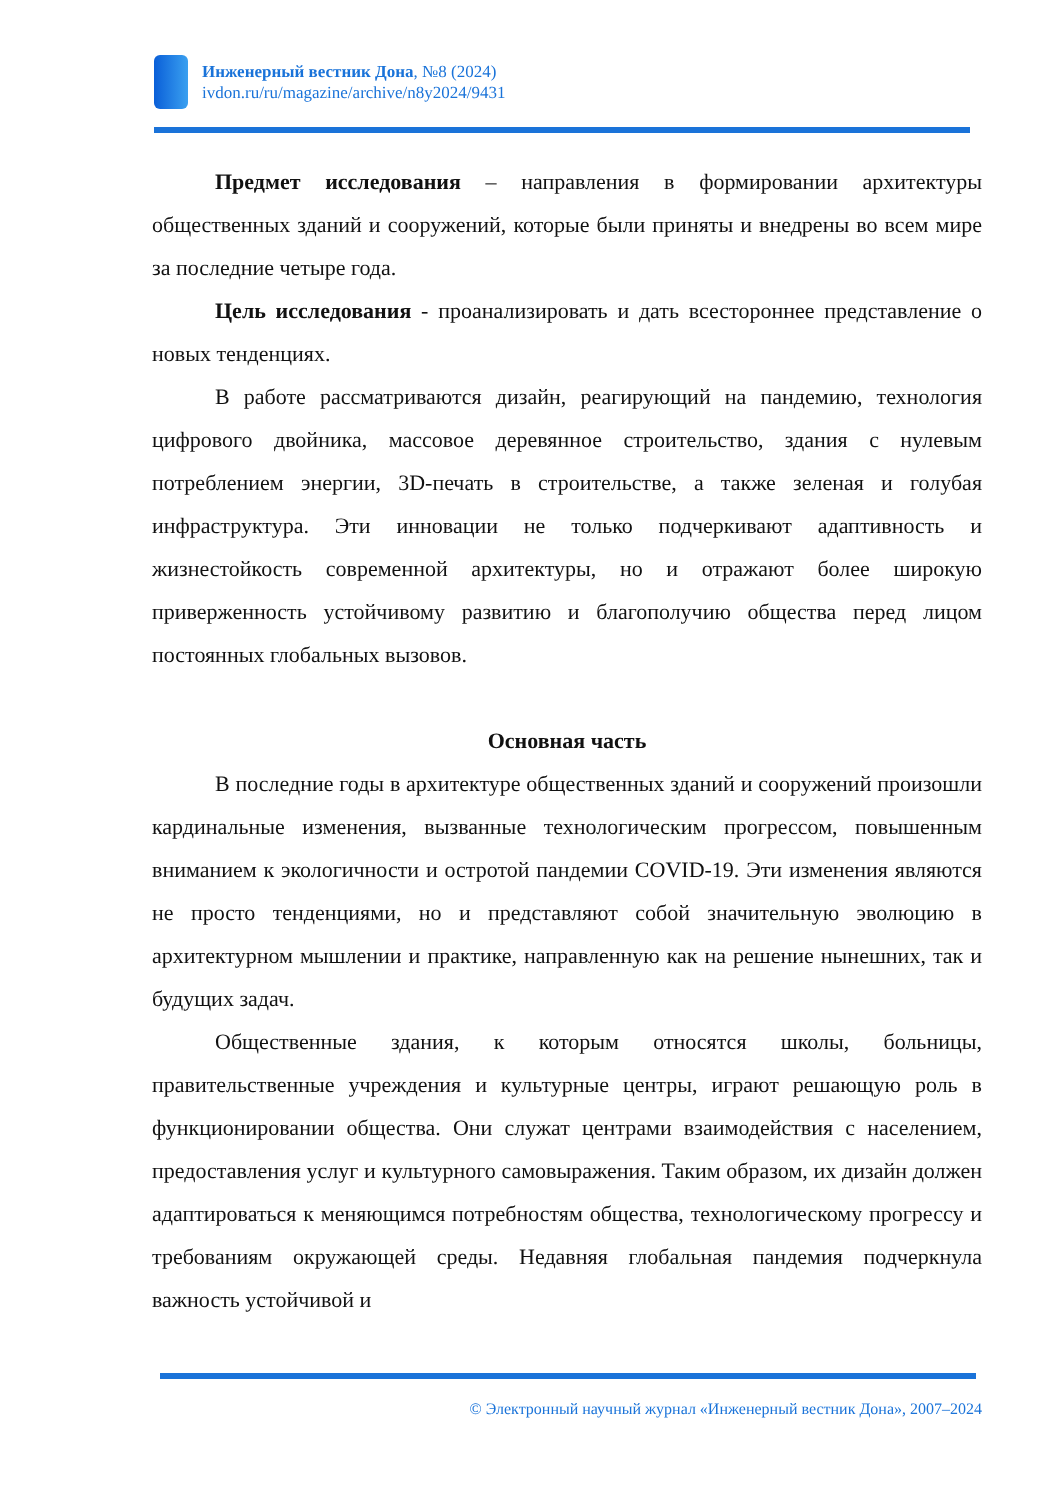Инженерный вестник Дона, №8 (2024)
ivdon.ru/ru/magazine/archive/n8y2024/9431
Предмет исследования – направления в формировании архитектуры общественных зданий и сооружений, которые были приняты и внедрены во всем мире за последние четыре года.
Цель исследования - проанализировать и дать всестороннее представление о новых тенденциях.
В работе рассматриваются дизайн, реагирующий на пандемию, технология цифрового двойника, массовое деревянное строительство, здания с нулевым потреблением энергии, 3D-печать в строительстве, а также зеленая и голубая инфраструктура. Эти инновации не только подчеркивают адаптивность и жизнестойкость современной архитектуры, но и отражают более широкую приверженность устойчивому развитию и благополучию общества перед лицом постоянных глобальных вызовов.
Основная часть
В последние годы в архитектуре общественных зданий и сооружений произошли кардинальные изменения, вызванные технологическим прогрессом, повышенным вниманием к экологичности и остротой пандемии COVID-19. Эти изменения являются не просто тенденциями, но и представляют собой значительную эволюцию в архитектурном мышлении и практике, направленную как на решение нынешних, так и будущих задач.
Общественные здания, к которым относятся школы, больницы, правительственные учреждения и культурные центры, играют решающую роль в функционировании общества. Они служат центрами взаимодействия с населением, предоставления услуг и культурного самовыражения. Таким образом, их дизайн должен адаптироваться к меняющимся потребностям общества, технологическому прогрессу и требованиям окружающей среды. Недавняя глобальная пандемия подчеркнула важность устойчивой и
© Электронный научный журнал «Инженерный вестник Дона», 2007–2024